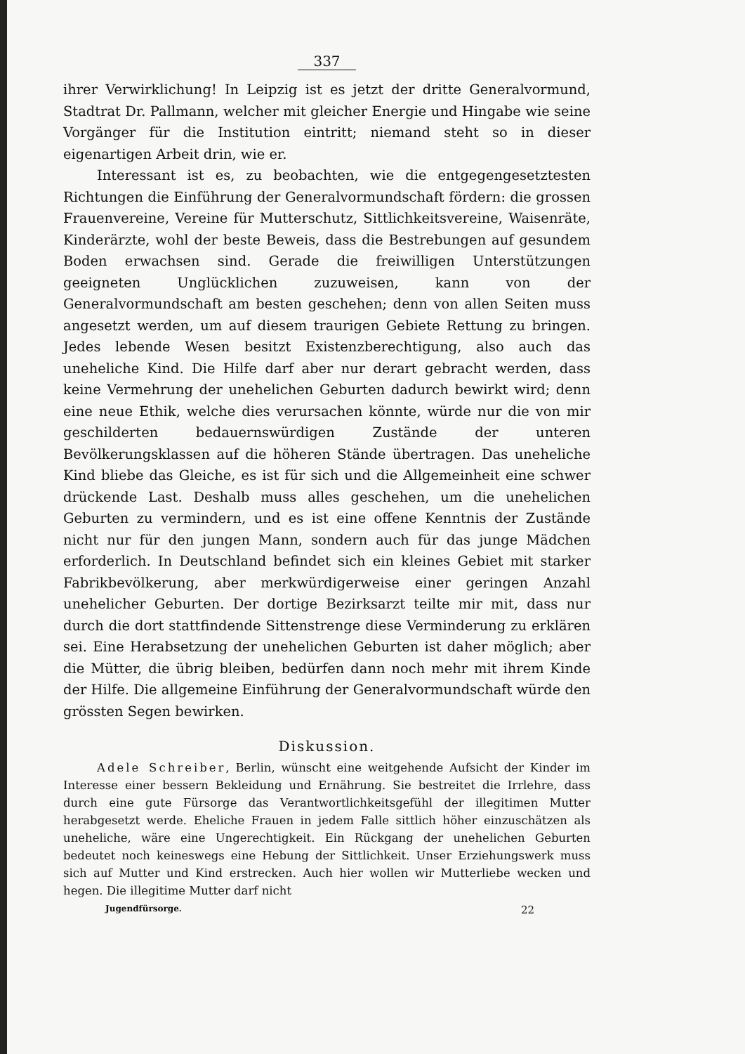337
ihrer Verwirklichung! In Leipzig ist es jetzt der dritte General­vormund, Stadtrat Dr. Pallmann, welcher mit gleicher Energie und Hingabe wie seine Vorgänger für die Institution eintritt; niemand steht so in dieser eigenartigen Arbeit drin, wie er.
Interessant ist es, zu beobachten, wie die entgegengesetztesten Richtungen die Einführung der Generalvormundschaft fördern: die grossen Frauenvereine, Vereine für Mutterschutz, Sittlichkeitsvereine, Waisenräte, Kinderärzte, wohl der beste Beweis, dass die Bestre­bungen auf gesundem Boden erwachsen sind. Gerade die freiwilligen Unterstützungen geeigneten Unglücklichen zuzuweisen, kann von der Generalvormundschaft am besten geschehen; denn von allen Seiten muss angesetzt werden, um auf diesem traurigen Gebiete Rettung zu bringen. Jedes lebende Wesen besitzt Existenzbe­rechtigung, also auch das uneheliche Kind. Die Hilfe darf aber nur derart gebracht werden, dass keine Vermehrung der unehelichen Geburten dadurch bewirkt wird; denn eine neue Ethik, welche dies verursachen könnte, würde nur die von mir geschilderten bedauerns­würdigen Zustände der unteren Bevölkerungsklassen auf die höheren Stände übertragen. Das uneheliche Kind bliebe das Gleiche, es ist für sich und die Allgemeinheit eine schwer drückende Last. Deshalb muss alles geschehen, um die unehelichen Geburten zu vermindern, und es ist eine offene Kenntnis der Zustände nicht nur für den jungen Mann, sondern auch für das junge Mädchen erforderlich. In Deutschland be­findet sich ein kleines Gebiet mit starker Fabrikbevölkerung, aber merkwürdigerweise einer geringen Anzahl unehelicher Geburten. Der dortige Bezirksarzt teilte mir mit, dass nur durch die dort statt­findende Sittenstrenge diese Verminderung zu erklären sei. Eine Herabsetzung der unehelichen Geburten ist daher möglich; aber die Mütter, die übrig bleiben, bedürfen dann noch mehr mit ihrem Kinde der Hilfe. Die allgemeine Einführung der Generalvormundschaft würde den grössten Segen bewirken.
Diskussion.
Adele Schreiber, Berlin, wünscht eine weitgehende Aufsicht der Kinder im Interesse einer bessern Bekleidung und Ernährung. Sie bestreitet die Irrlehre, dass durch eine gute Fürsorge das Verantwortlichkeitsgefühl der illegitimen Mutter herabgesetzt werde. Eheliche Frauen in jedem Falle sittlich höher einzuschätzen als uneheliche, wäre eine Ungerechtigkeit. Ein Rückgang der unehelichen Geburten bedeutet noch keineswegs eine Hebung der Sittlichkeit. Unser Erziehungswerk muss sich auf Mutter und Kind erstrecken. Auch hier wollen wir Mutterliebe wecken und hegen. Die illegitime Mutter darf nicht
Jugendfürsorge. 22